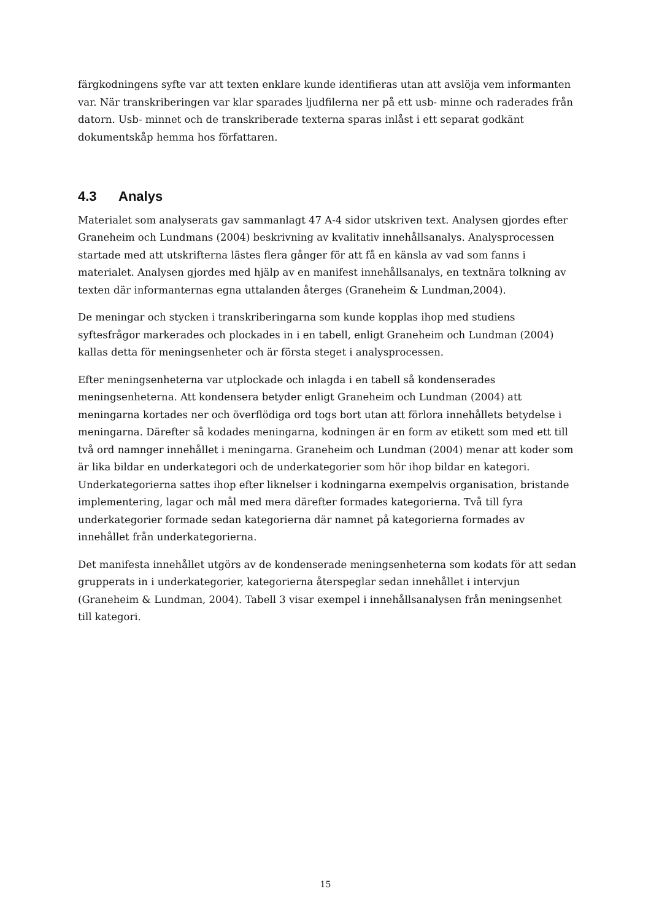färgkodningens syfte var att texten enklare kunde identifieras utan att avslöja vem informanten var. När transkriberingen var klar sparades ljudfilerna ner på ett usb- minne och raderades från datorn. Usb- minnet och de transkriberade texterna sparas inlåst i ett separat godkänt dokumentskåp hemma hos författaren.
4.3 Analys
Materialet som analyserats gav sammanlagt 47 A-4 sidor utskriven text. Analysen gjordes efter Graneheim och Lundmans (2004) beskrivning av kvalitativ innehållsanalys. Analysprocessen startade med att utskrifterna lästes flera gånger för att få en känsla av vad som fanns i materialet. Analysen gjordes med hjälp av en manifest innehållsanalys, en textnära tolkning av texten där informanternas egna uttalanden återges (Graneheim & Lundman,2004).
De meningar och stycken i transkriberingarna som kunde kopplas ihop med studiens syftesfrågor markerades och plockades in i en tabell, enligt Graneheim och Lundman (2004) kallas detta för meningsenheter och är första steget i analysprocessen.
Efter meningsenheterna var utplockade och inlagda i en tabell så kondenserades meningsenheterna. Att kondensera betyder enligt Graneheim och Lundman (2004) att meningarna kortades ner och överflödiga ord togs bort utan att förlora innehållets betydelse i meningarna. Därefter så kodades meningarna, kodningen är en form av etikett som med ett till två ord namnger innehållet i meningarna. Graneheim och Lundman (2004) menar att koder som är lika bildar en underkategori och de underkategorier som hör ihop bildar en kategori. Underkategorierna sattes ihop efter liknelser i kodningarna exempelvis organisation, bristande implementering, lagar och mål med mera därefter formades kategorierna. Två till fyra underkategorier formade sedan kategorierna där namnet på kategorierna formades av innehållet från underkategorierna.
Det manifesta innehållet utgörs av de kondenserade meningsenheterna som kodats för att sedan grupperats in i underkategorier, kategorierna återspeglar sedan innehållet i intervjun (Graneheim & Lundman, 2004). Tabell 3 visar exempel i innehållsanalysen från meningsenhet till kategori.
15